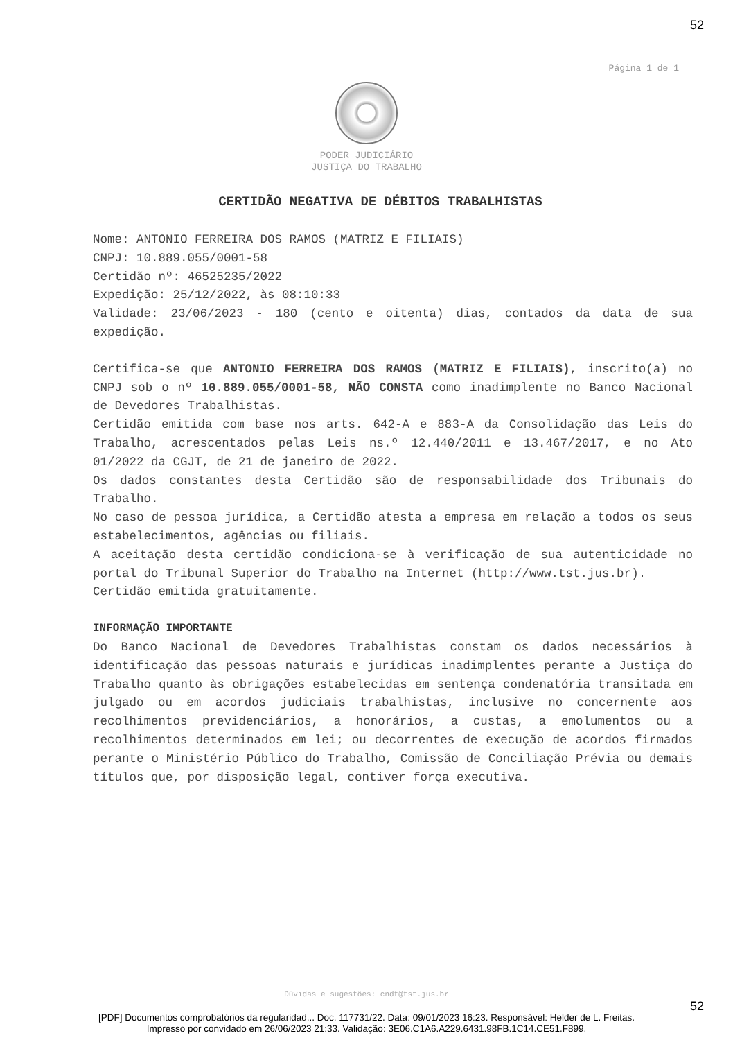52
Página 1 de 1
PODER JUDICIÁRIO
JUSTIÇA DO TRABALHO
CERTIDÃO NEGATIVA DE DÉBITOS TRABALHISTAS
Nome: ANTONIO FERREIRA DOS RAMOS (MATRIZ E FILIAIS)
CNPJ: 10.889.055/0001-58
Certidão nº: 46525235/2022
Expedição: 25/12/2022, às 08:10:33
Validade: 23/06/2023 - 180 (cento e oitenta) dias, contados da data de sua expedição.
Certifica-se que ANTONIO FERREIRA DOS RAMOS (MATRIZ E FILIAIS), inscrito(a) no CNPJ sob o nº 10.889.055/0001-58, NÃO CONSTA como inadimplente no Banco Nacional de Devedores Trabalhistas.
Certidão emitida com base nos arts. 642-A e 883-A da Consolidação das Leis do Trabalho, acrescentados pelas Leis ns.º 12.440/2011 e 13.467/2017, e no Ato 01/2022 da CGJT, de 21 de janeiro de 2022.
Os dados constantes desta Certidão são de responsabilidade dos Tribunais do Trabalho.
No caso de pessoa jurídica, a Certidão atesta a empresa em relação a todos os seus estabelecimentos, agências ou filiais.
A aceitação desta certidão condiciona-se à verificação de sua autenticidade no portal do Tribunal Superior do Trabalho na Internet (http://www.tst.jus.br).
Certidão emitida gratuitamente.
INFORMAÇÃO IMPORTANTE
Do Banco Nacional de Devedores Trabalhistas constam os dados necessários à identificação das pessoas naturais e jurídicas inadimplentes perante a Justiça do Trabalho quanto às obrigações estabelecidas em sentença condenatória transitada em julgado ou em acordos judiciais trabalhistas, inclusive no concernente aos recolhimentos previdenciários, a honorários, a custas, a emolumentos ou a recolhimentos determinados em lei; ou decorrentes de execução de acordos firmados perante o Ministério Público do Trabalho, Comissão de Conciliação Prévia ou demais títulos que, por disposição legal, contiver força executiva.
Dúvidas e sugestões: cndt@tst.jus.br
52
[PDF] Documentos comprobatórios da regularidad... Doc. 117731/22. Data: 09/01/2023 16:23. Responsável: Helder de L. Freitas.
Impresso por convidado em 26/06/2023 21:33. Validação: 3E06.C1A6.A229.6431.98FB.1C14.CE51.F899.